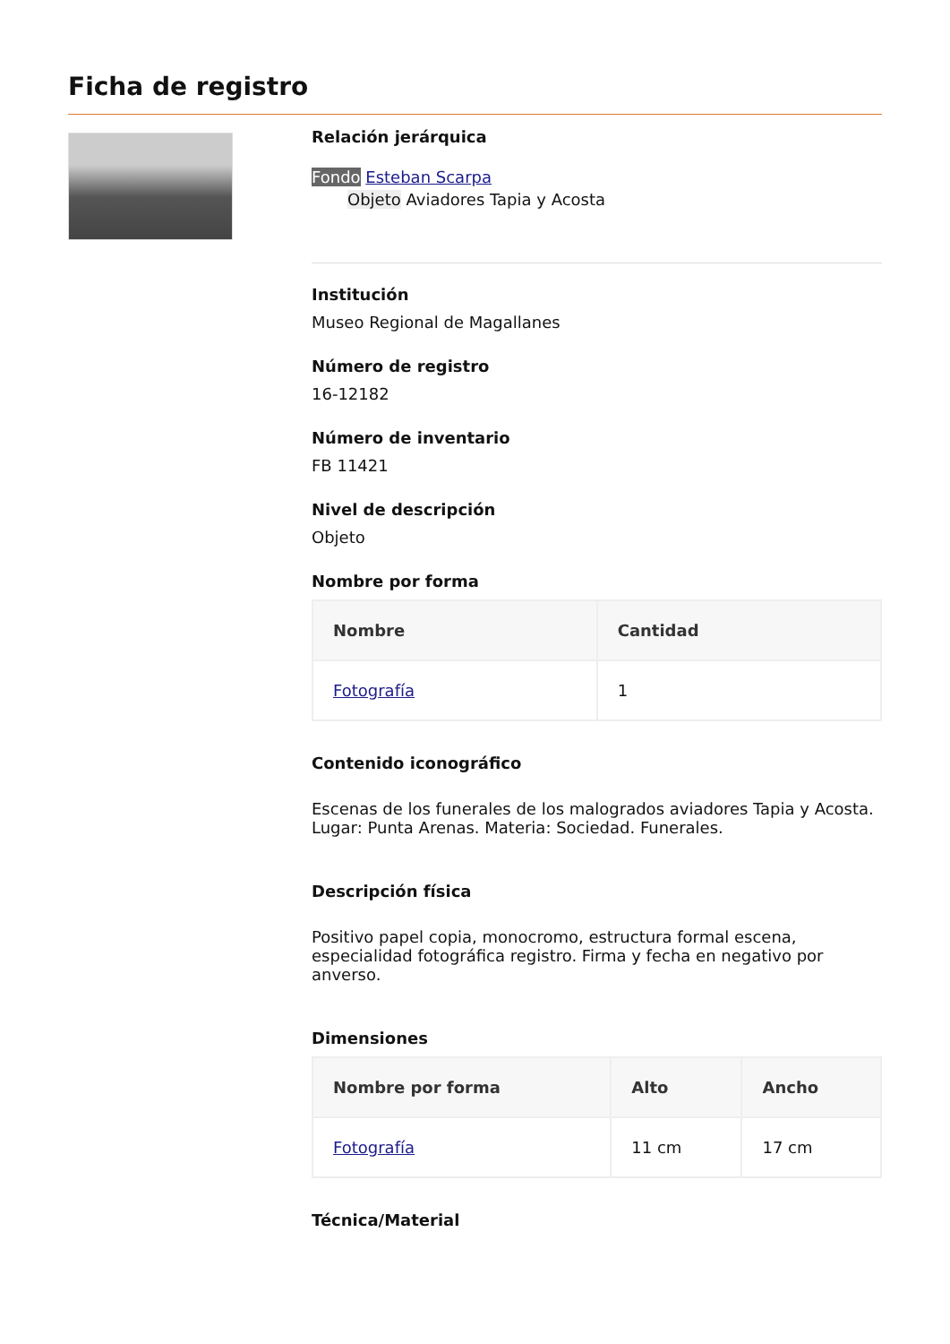Ficha de registro
Relación jerárquica
Fondo Esteban Scarpa
Objeto Aviadores Tapia y Acosta
Institución
Museo Regional de Magallanes
Número de registro
16-12182
Número de inventario
FB 11421
Nivel de descripción
Objeto
Nombre por forma
| Nombre | Cantidad |
| --- | --- |
| Fotografía | 1 |
Contenido iconográfico
Escenas de los funerales de los malogrados aviadores Tapia y Acosta. Lugar: Punta Arenas. Materia: Sociedad. Funerales.
Descripción física
Positivo papel copia, monocromo, estructura formal escena, especialidad fotográfica registro. Firma y fecha en negativo por anverso.
Dimensiones
| Nombre por forma | Alto | Ancho |
| --- | --- | --- |
| Fotografía | 11 cm | 17 cm |
Técnica/Material